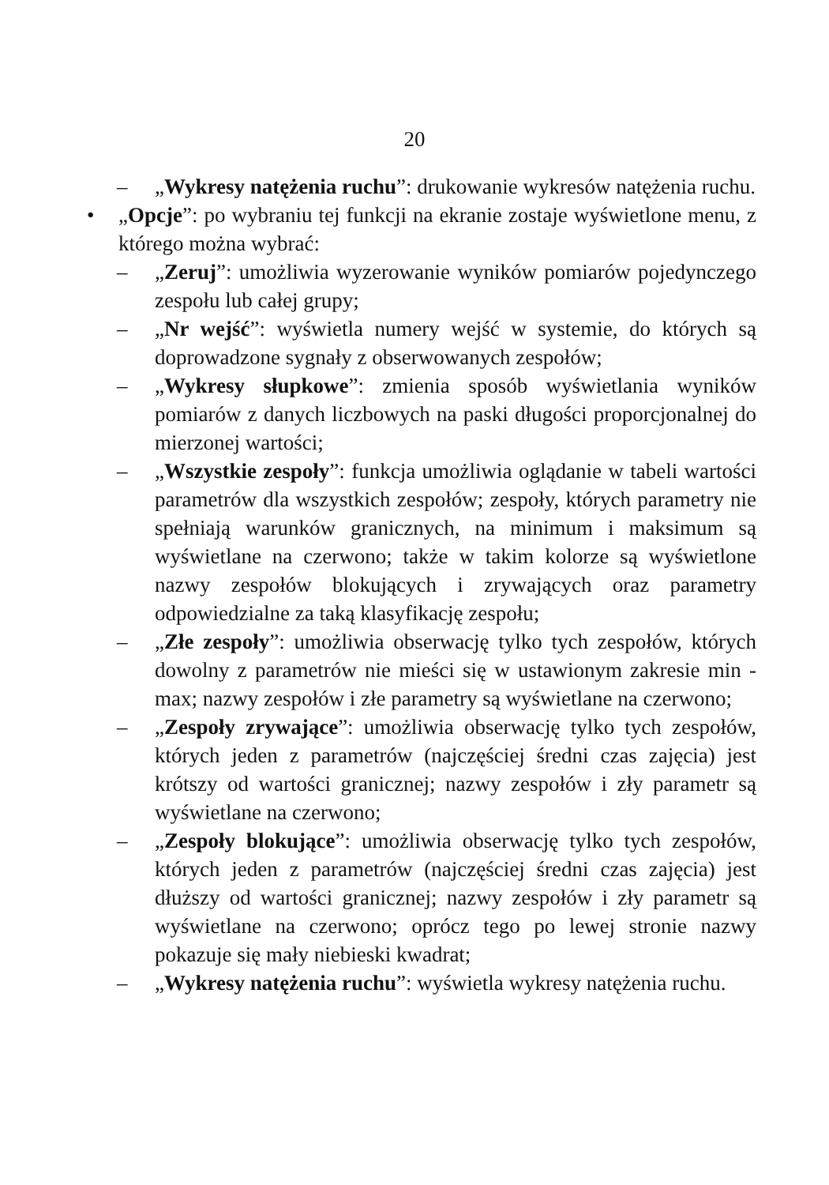20
– „Wykresy natężenia ruchu”: drukowanie wykresów natężenia ruchu.
• „Opcje”: po wybraniu tej funkcji na ekranie zostaje wyświetlone menu, z którego można wybrać:
– „Zeruj”: umożliwia wyzerowanie wyników pomiarów pojedynczego zespołu lub całej grupy;
– „Nr wejść”: wyświetla numery wejść w systemie, do których są doprowadzone sygnały z obserwowanych zespołów;
– „Wykresy słupkowe”: zmienia sposób wyświetlania wyników pomiarów z danych liczbowych na paski długości proporcjonalnej do mierzonej wartości;
– „Wszystkie zespoły”: funkcja umożliwia oglądanie w tabeli wartości parametrów dla wszystkich zespołów; zespoły, których parametry nie spełniają warunków granicznych, na minimum i maksimum są wyświetlane na czerwono; także w takim kolorze są wyświetlone nazwy zespołów blokujących i zrywających oraz parametry odpowiedzialne za taką klasyfikację zespołu;
– „Złe zespoły”: umożliwia obserwację tylko tych zespołów, których dowolny z parametrów nie mieści się w ustawionym zakresie min - max; nazwy zespołów i złe parametry są wyświetlane na czerwono;
– „Zespoły zrywające”: umożliwia obserwację tylko tych zespołów, których jeden z parametrów (najczęściej średni czas zajęcia) jest krótszy od wartości granicznej; nazwy zespołów i zły parametr są wyświetlane na czerwono;
– „Zespoły blokujące”: umożliwia obserwację tylko tych zespołów, których jeden z parametrów (najczęściej średni czas zajęcia) jest dłuższy od wartości granicznej; nazwy zespołów i zły parametr są wyświetlane na czerwono; oprócz tego po lewej stronie nazwy pokazuje się mały niebieski kwadrat;
– „Wykresy natężenia ruchu”: wyświetla wykresy natężenia ruchu.